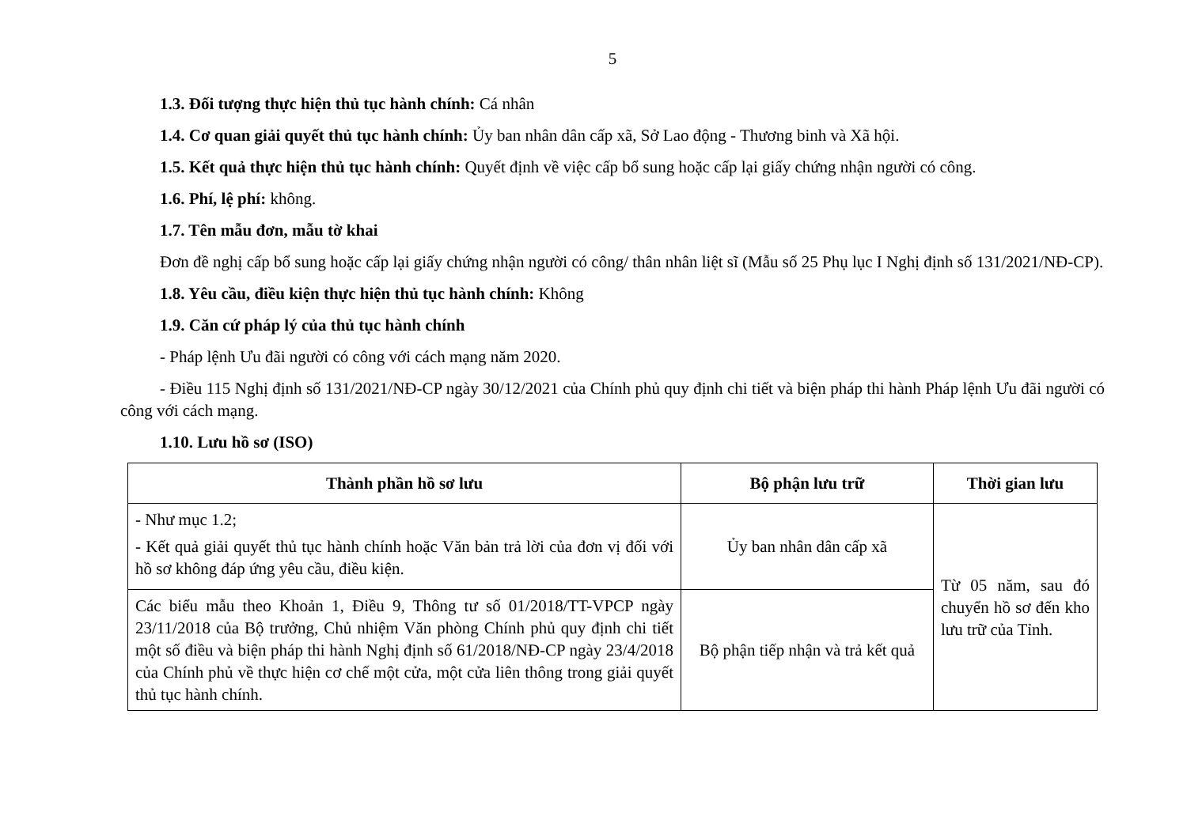5
1.3. Đối tượng thực hiện thủ tục hành chính: Cá nhân
1.4. Cơ quan giải quyết thủ tục hành chính: Ủy ban nhân dân cấp xã, Sở Lao động - Thương binh và Xã hội.
1.5. Kết quả thực hiện thủ tục hành chính: Quyết định về việc cấp bổ sung hoặc cấp lại giấy chứng nhận người có công.
1.6. Phí, lệ phí: không.
1.7. Tên mẫu đơn, mẫu tờ khai
Đơn đề nghị cấp bổ sung hoặc cấp lại giấy chứng nhận người có công/ thân nhân liệt sĩ (Mẫu số 25 Phụ lục I Nghị định số 131/2021/NĐ-CP).
1.8. Yêu cầu, điều kiện thực hiện thủ tục hành chính: Không
1.9. Căn cứ pháp lý của thủ tục hành chính
- Pháp lệnh Ưu đãi người có công với cách mạng năm 2020.
- Điều 115 Nghị định số 131/2021/NĐ-CP ngày 30/12/2021 của Chính phủ quy định chi tiết và biện pháp thi hành Pháp lệnh Ưu đãi người có công với cách mạng.
1.10. Lưu hồ sơ (ISO)
| Thành phần hồ sơ lưu | Bộ phận lưu trữ | Thời gian lưu |
| --- | --- | --- |
| - Như mục 1.2; - Kết quả giải quyết thủ tục hành chính hoặc Văn bản trả lời của đơn vị đối với hồ sơ không đáp ứng yêu cầu, điều kiện. | Ủy ban nhân dân cấp xã | Từ 05 năm, sau đó chuyển hồ sơ đến kho lưu trữ của Tỉnh. |
| Các biểu mẫu theo Khoản 1, Điều 9, Thông tư số 01/2018/TT-VPCP ngày 23/11/2018 của Bộ trưởng, Chủ nhiệm Văn phòng Chính phủ quy định chi tiết một số điều và biện pháp thi hành Nghị định số 61/2018/NĐ-CP ngày 23/4/2018 của Chính phủ về thực hiện cơ chế một cửa, một cửa liên thông trong giải quyết thủ tục hành chính. | Bộ phận tiếp nhận và trả kết quả | |